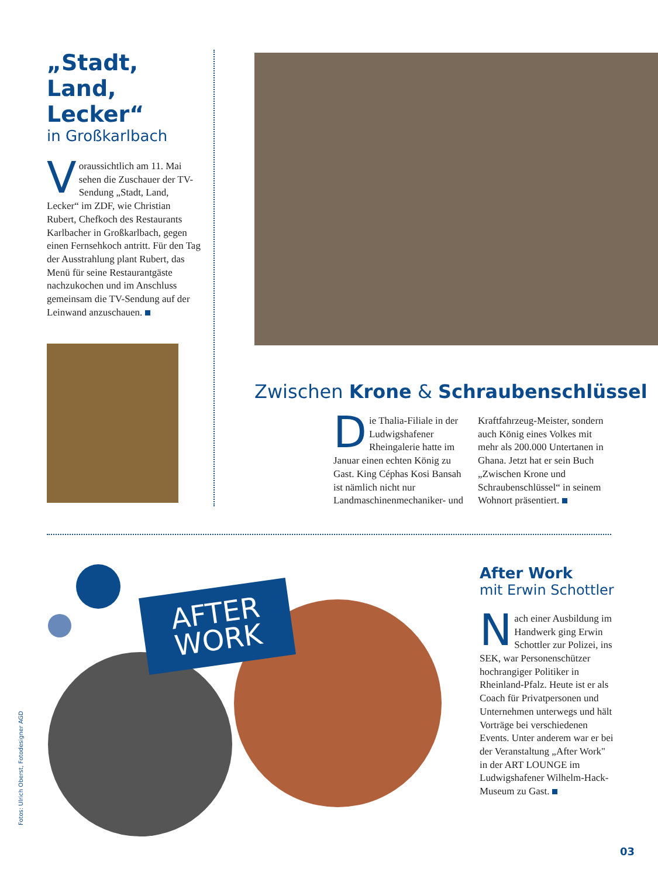„Stadt,
Land, Lecker“
in Großkarlbach
Voraussichtlich am 11. Mai sehen die Zuschauer der TV-Sendung „Stadt, Land, Lecker“ im ZDF, wie Christian Rubert, Chefkoch des Restaurants Karlbacher in Großkarlbach, gegen einen Fernsehkoch antritt. Für den Tag der Ausstrahlung plant Rubert, das Menü für seine Restaurantgäste nachzukochen und im Anschluss gemeinsam die TV-Sendung auf der Leinwand anzuschauen.
Zwischen Krone & Schraubenschlüssel
Die Thalia-Filiale in der Ludwigshafener Rheingalerie hatte im Januar einen echten König zu Gast. King Céphas Kosi Bansah ist nämlich nicht nur Landmaschinenmechaniker- und Kraftfahrzeug-Meister, sondern auch König eines Volkes mit mehr als 200.000 Untertanen in Ghana. Jetzt hat er sein Buch „Zwischen Krone und Schraubenschlüssel“ in seinem Wohnort präsentiert.
AFTER
WORK
After Work
mit Erwin Schottler
Nach einer Ausbildung im Handwerk ging Erwin Schottler zur Polizei, ins SEK, war Personenschützer hochrangiger Politiker in Rheinland-Pfalz. Heute ist er als Coach für Privatpersonen und Unternehmen unterwegs und hält Vorträge bei verschiedenen Events. Unter anderem war er bei der Veranstaltung „After Work" in der ART LOUNGE im Ludwigshafener Wilhelm-Hack-Museum zu Gast.
Fotos: Ulrich Oberst, Fotodesigner AGD
03